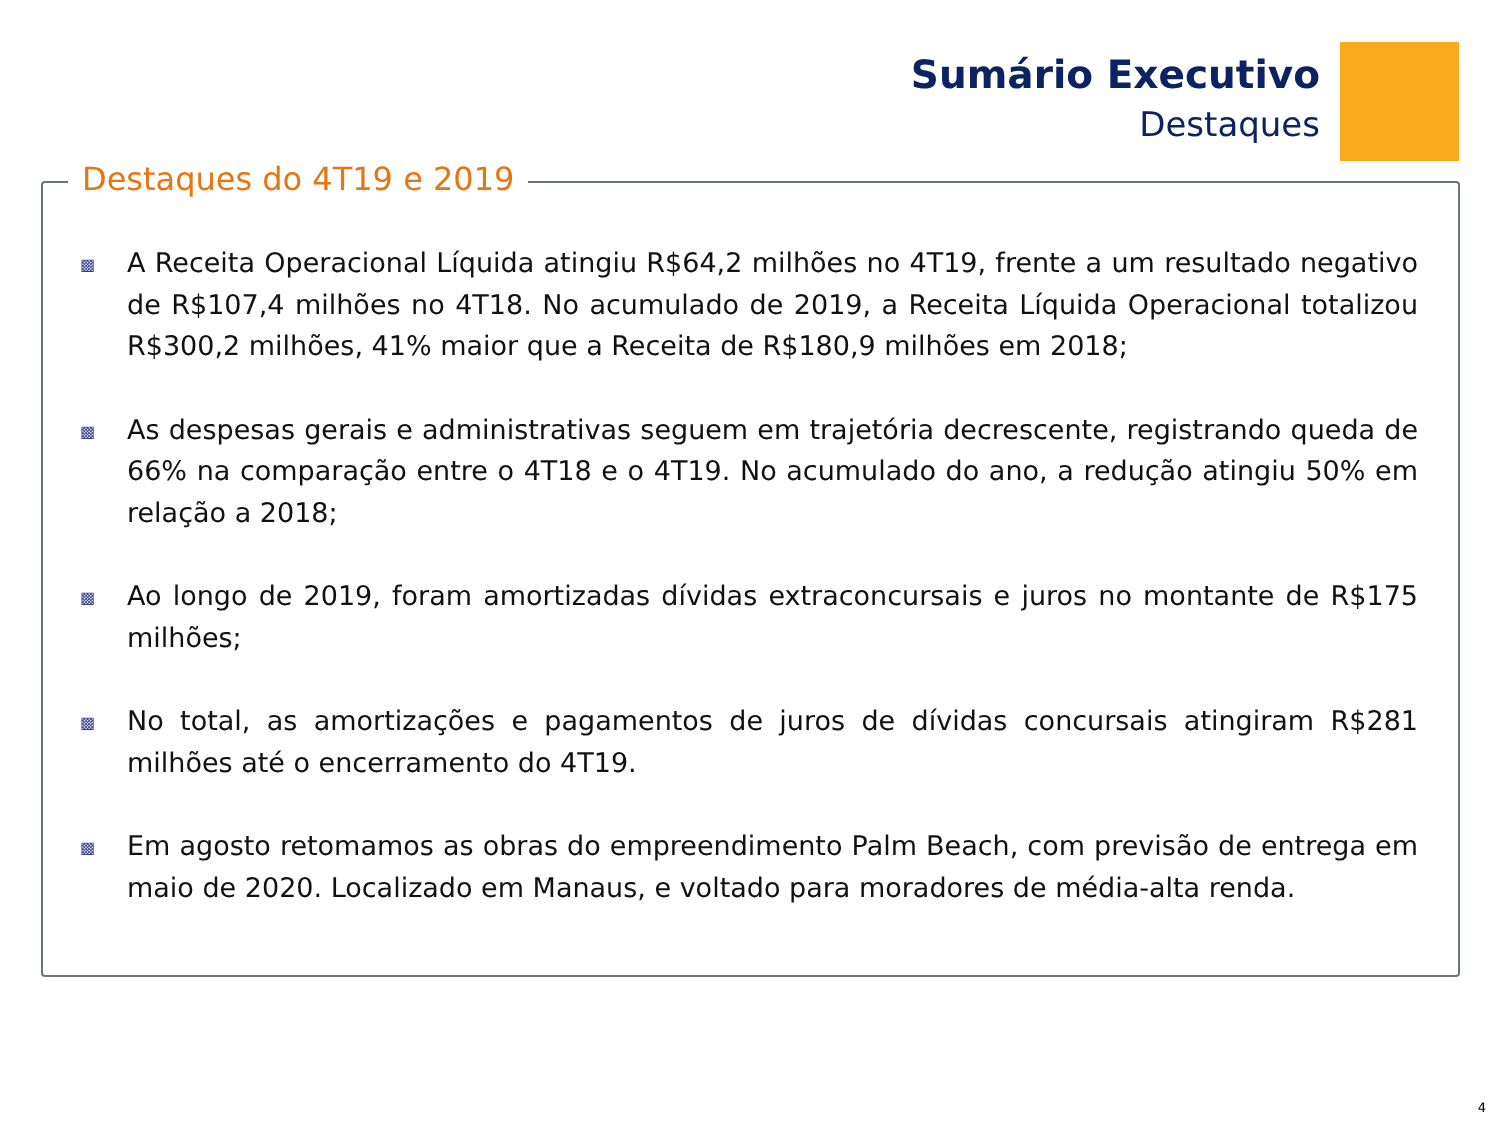Sumário Executivo
Destaques
Destaques do 4T19 e 2019
▩ A Receita Operacional Líquida atingiu R$64,2 milhões no 4T19, frente a um resultado negativo de R$107,4 milhões no 4T18. No acumulado de 2019, a Receita Líquida Operacional totalizou R$300,2 milhões, 41% maior que a Receita de R$180,9 milhões em 2018;
▩ As despesas gerais e administrativas seguem em trajetória decrescente, registrando queda de 66% na comparação entre o 4T18 e o 4T19. No acumulado do ano, a redução atingiu 50% em relação a 2018;
▩ Ao longo de 2019, foram amortizadas dívidas extraconcursais e juros no montante de R$175 milhões;
▩ No total, as amortizações e pagamentos de juros de dívidas concursais atingiram R$281 milhões até o encerramento do 4T19.
▩ Em agosto retomamos as obras do empreendimento Palm Beach, com previsão de entrega em maio de 2020. Localizado em Manaus, e voltado para moradores de média-alta renda.
4